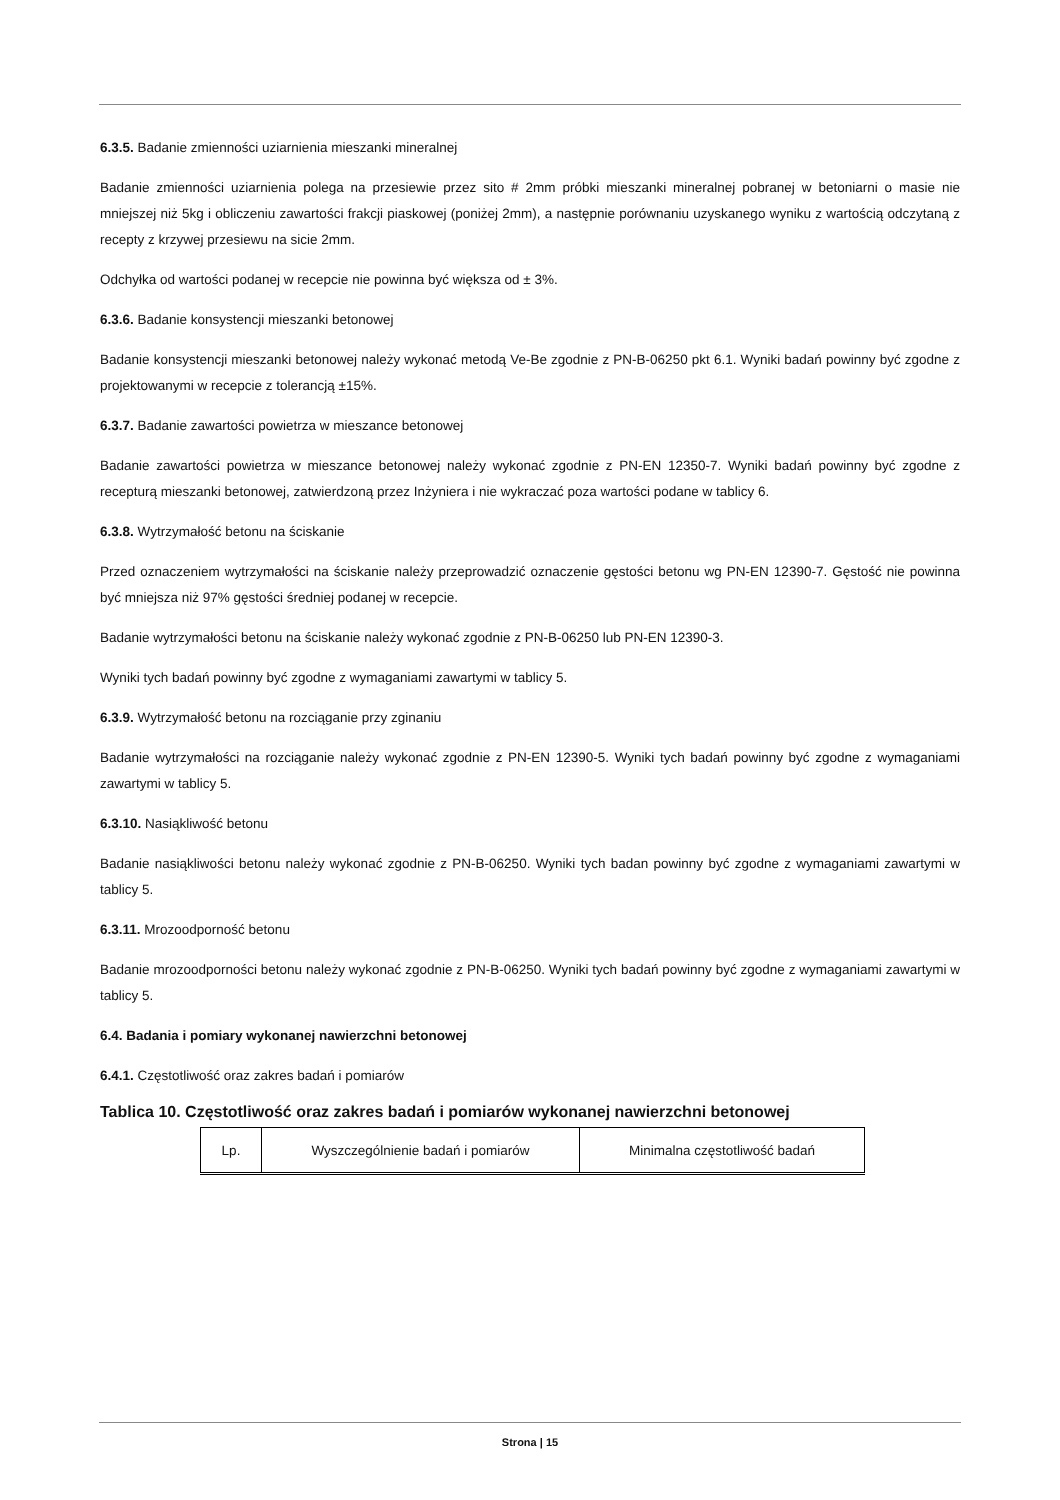6.3.5. Badanie zmienności uziarnienia mieszanki mineralnej
Badanie zmienności uziarnienia polega na przesiewie przez sito # 2mm próbki mieszanki mineralnej pobranej w betoniarni o masie nie mniejszej niż 5kg i obliczeniu zawartości frakcji piaskowej (poniżej 2mm), a następnie porównaniu uzyskanego wyniku z wartością odczytaną z recepty z krzywej przesiewu na sicie 2mm.
Odchyłka od wartości podanej w recepcie nie powinna być większa od ± 3%.
6.3.6. Badanie konsystencji mieszanki betonowej
Badanie konsystencji mieszanki betonowej należy wykonać metodą Ve-Be zgodnie z PN-B-06250 pkt 6.1. Wyniki badań powinny być zgodne z projektowanymi w recepcie z tolerancją ±15%.
6.3.7. Badanie zawartości powietrza w mieszance betonowej
Badanie zawartości powietrza w mieszance betonowej należy wykonać zgodnie z PN-EN 12350-7. Wyniki badań powinny być zgodne z recepturą mieszanki betonowej, zatwierdzoną przez Inżyniera i nie wykraczać poza wartości podane w tablicy 6.
6.3.8. Wytrzymałość betonu na ściskanie
Przed oznaczeniem wytrzymałości na ściskanie należy przeprowadzić oznaczenie gęstości betonu wg PN-EN 12390-7. Gęstość nie powinna być mniejsza niż 97% gęstości średniej podanej w recepcie.
Badanie wytrzymałości betonu na ściskanie należy wykonać zgodnie z PN-B-06250 lub PN-EN 12390-3.
Wyniki tych badań powinny być zgodne z wymaganiami zawartymi w tablicy 5.
6.3.9. Wytrzymałość betonu na rozciąganie przy zginaniu
Badanie wytrzymałości na rozciąganie należy wykonać zgodnie z PN-EN 12390-5. Wyniki tych badań powinny być zgodne z wymaganiami zawartymi w tablicy 5.
6.3.10. Nasiąkliwość betonu
Badanie nasiąkliwości betonu należy wykonać zgodnie z PN-B-06250. Wyniki tych badan powinny być zgodne z wymaganiami zawartymi w tablicy 5.
6.3.11. Mrozoodporność betonu
Badanie mrozoodporności betonu należy wykonać zgodnie z PN-B-06250. Wyniki tych badań powinny być zgodne z wymaganiami zawartymi w tablicy 5.
6.4. Badania i pomiary wykonanej nawierzchni betonowej
6.4.1. Częstotliwość oraz zakres badań i pomiarów
Tablica 10. Częstotliwość oraz zakres badań i pomiarów wykonanej nawierzchni betonowej
| Lp. | Wyszczególnienie badań i pomiarów | Minimalna częstotliwość badań |
Strona | 15